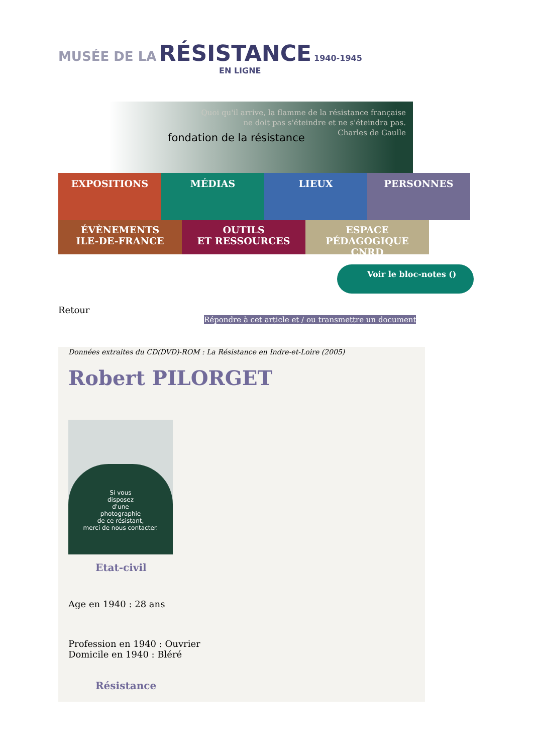MUSÉE DE LA RÉSISTANCE 1940-1945
EN LIGNE
fondation de la résistance
Quoi qu'il arrive, la flamme de la résistance française
ne doit pas s'éteindre et ne s'éteindra pas.
Charles de Gaulle
EXPOSITIONS MÉDIAS LIEUX PERSONNES
ÉVÈNEMENTS
ILE-DE-FRANCE
OUTILS
ET RESSOURCES
ESPACE PÉDAGOGIQUE
CNRD
Voir le bloc-notes ()
Retour
Répondre à cet article et / ou transmettre un document
Données extraites du CD(DVD)-ROM : La Résistance en Indre-et-Loire (2005)
Robert PILORGET
Si vous
disposez
d'une
photographie
de ce résistant,
merci de nous contacter.
Etat-civil
Age en 1940 : 28 ans
Profession en 1940 : Ouvrier
Domicile en 1940 : Bléré
Résistance